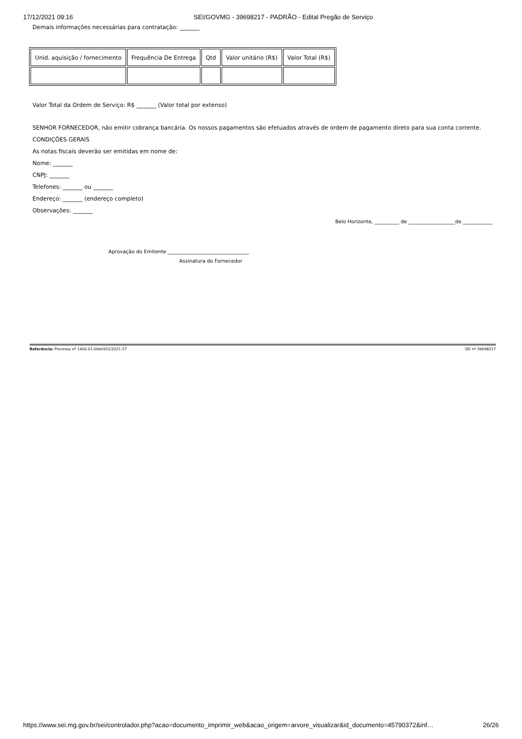17/12/2021 09:16 SEI/GOVMG - 39698217 - PADRÃO - Edital Pregão de Serviço
Demais informações necessárias para contratação: _______
| Unid. aquisição / fornecimento | Frequência De Entrega | Qtd | Valor unitário (R$) | Valor Total (R$) |
Valor Total da Ordem de Serviço: R$ _______ (Valor total por extenso)
SENHOR FORNECEDOR, não emitir cobrança bancária. Os nossos pagamentos são efetuados através de ordem de pagamento direto para sua conta corrente.
CONDIÇÕES GERAIS
As notas fiscais deverão ser emitidas em nome de:
Nome: _______
CNPJ: _______
Telefones: _______ ou _______
Endereço: _______ (endereço completo)
Observações: _______
Belo Horizonte, __________ de ___________________de ____________
Aprovação do Emitente _________________________________
Assinatura do Fornecedor
Referência: Processo nº 1400.01.0066931/2021-57 SEI nº 39698217
https://www.sei.mg.gov.br/sei/controlador.php?acao=documento_imprimir_web&acao_origem=arvore_visualizar&id_documento=45790372&inf… 26/26